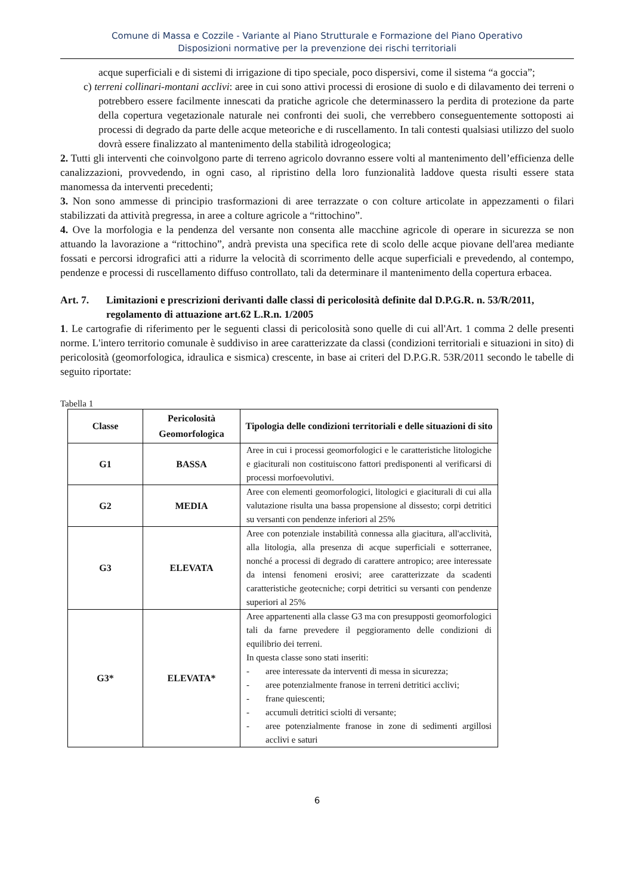Comune di Massa e Cozzile - Variante al Piano Strutturale e Formazione del Piano Operativo
Disposizioni normative per la prevenzione dei rischi territoriali
acque superficiali e di sistemi di irrigazione di tipo speciale, poco dispersivi, come il sistema “a goccia”;
c) terreni collinari-montani acclivi: aree in cui sono attivi processi di erosione di suolo e di dilavamento dei terreni o potrebbero essere facilmente innescati da pratiche agricole che determinassero la perdita di protezione da parte della copertura vegetazionale naturale nei confronti dei suoli, che verrebbero conseguentemente sottoposti ai processi di degrado da parte delle acque meteoriche e di ruscellamento. In tali contesti qualsiasi utilizzo del suolo dovrà essere finalizzato al mantenimento della stabilità idrogeologica;
2. Tutti gli interventi che coinvolgono parte di terreno agricolo dovranno essere volti al mantenimento dell’efficienza delle canalizzazioni, provvedendo, in ogni caso, al ripristino della loro funzionalità laddove questa risulti essere stata manomessa da interventi precedenti;
3. Non sono ammesse di principio trasformazioni di aree terrazzate o con colture articolate in appezzamenti o filari stabilizzati da attività pregressa, in aree a colture agricole a “rittochino”.
4. Ove la morfologia e la pendenza del versante non consenta alle macchine agricole di operare in sicurezza se non attuando la lavorazione a “rittochino”, andrà prevista una specifica rete di scolo delle acque piovane dell'area mediante fossati e percorsi idrografici atti a ridurre la velocità di scorrimento delle acque superficiali e prevedendo, al contempo, pendenze e processi di ruscellamento diffuso controllato, tali da determinare il mantenimento della copertura erbacea.
Art. 7. Limitazioni e prescrizioni derivanti dalle classi di pericolosità definite dal D.P.G.R. n. 53/R/2011, regolamento di attuazione art.62 L.R.n. 1/2005
1. Le cartografie di riferimento per le seguenti classi di pericolosità sono quelle di cui all'Art. 1 comma 2 delle presenti norme. L'intero territorio comunale è suddiviso in aree caratterizzate da classi (condizioni territoriali e situazioni in sito) di pericolosità (geomorfologica, idraulica e sismica) crescente, in base ai criteri del D.P.G.R. 53R/2011 secondo le tabelle di seguito riportate:
Tabella 1
| Classe | Pericolosità Geomorfologica | Tipologia delle condizioni territoriali e delle situazioni di sito |
| --- | --- | --- |
| G1 | BASSA | Aree in cui i processi geomorfologici e le caratteristiche litologiche e giaciturali non costituiscono fattori predisponenti al verificarsi di processi morfoevolutivi. |
| G2 | MEDIA | Aree con elementi geomorfologici, litologici e giaciturali di cui alla valutazione risulta una bassa propensione al dissesto; corpi detritici su versanti con pendenze inferiori al 25% |
| G3 | ELEVATA | Aree con potenziale instabilità connessa alla giacitura, all'acclività, alla litologia, alla presenza di acque superficiali e sotterranee, nonché a processi di degrado di carattere antropico; aree interessate da intensi fenomeni erosivi; aree caratterizzate da scadenti caratteristiche geotecniche; corpi detritici su versanti con pendenze superiori al 25% |
| G3* | ELEVATA* | Aree appartenenti alla classe G3 ma con presupposti geomorfologici tali da farne prevedere il peggioramento delle condizioni di equilibrio dei terreni. In questa classe sono stati inseriti: - aree interessate da interventi di messa in sicurezza; - aree potenzialmente franose in terreni detritici acclivi; - frane quiescenti; - accumuli detritici sciolti di versante; - aree potenzialmente franose in zone di sedimenti argillosi acclivi e saturi |
6